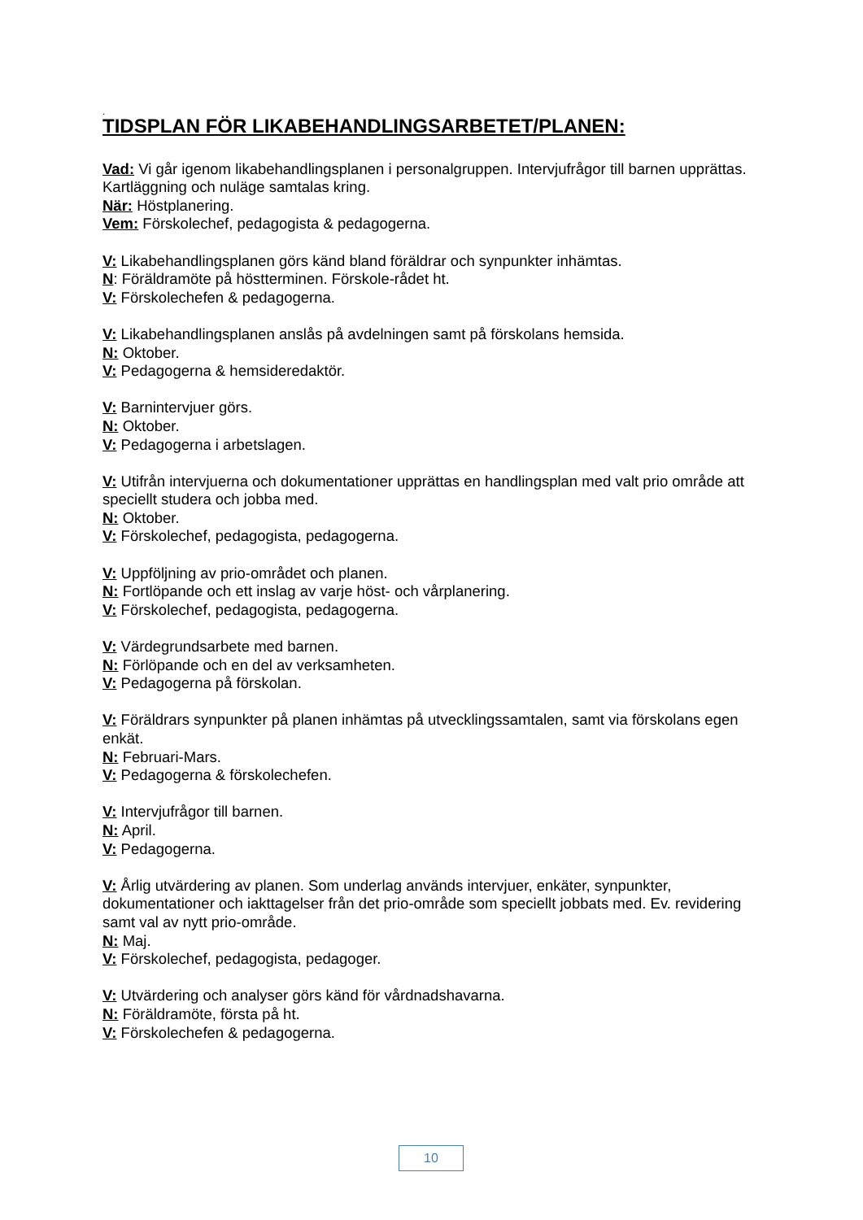.
TIDSPLAN FÖR LIKABEHANDLINGSARBETET/PLANEN:
Vad: Vi går igenom likabehandlingsplanen i personalgruppen. Intervjufrågor till barnen upprättas. Kartläggning och nuläge samtalas kring.
När: Höstplanering.
Vem: Förskolechef, pedagogista & pedagogerna.
V: Likabehandlingsplanen görs känd bland föräldrar och synpunkter inhämtas.
N: Föräldramöte på höstterminen. Förskole-rådet ht.
V: Förskolechefen & pedagogerna.
V: Likabehandlingsplanen anslås på avdelningen samt på förskolans hemsida.
N: Oktober.
V: Pedagogerna & hemsideredaktör.
V: Barnintervjuer görs.
N: Oktober.
V: Pedagogerna i arbetslagen.
V: Utifrån intervjuerna och dokumentationer upprättas en handlingsplan med valt prio område att speciellt studera och jobba med.
N: Oktober.
V: Förskolechef, pedagogista, pedagogerna.
V: Uppföljning av prio-området och planen.
N: Fortlöpande och ett inslag av varje höst- och vårplanering.
V: Förskolechef, pedagogista, pedagogerna.
V: Värdegrundsarbete med barnen.
N: Förlöpande och en del av verksamheten.
V: Pedagogerna på förskolan.
V: Föräldrars synpunkter på planen inhämtas på utvecklingssamtalen, samt via förskolans egen enkät.
N: Februari-Mars.
V: Pedagogerna & förskolechefen.
V: Intervjufrågor till barnen.
N: April.
V: Pedagogerna.
V: Årlig utvärdering av planen. Som underlag används intervjuer, enkäter, synpunkter, dokumentationer och iakttagelser från det prio-område som speciellt jobbats med. Ev. revidering samt val av nytt prio-område.
N: Maj.
V: Förskolechef, pedagogista, pedagoger.
V: Utvärdering och analyser görs känd för vårdnadshavarna.
N: Föräldramöte, första på ht.
V: Förskolechefen & pedagogerna.
10